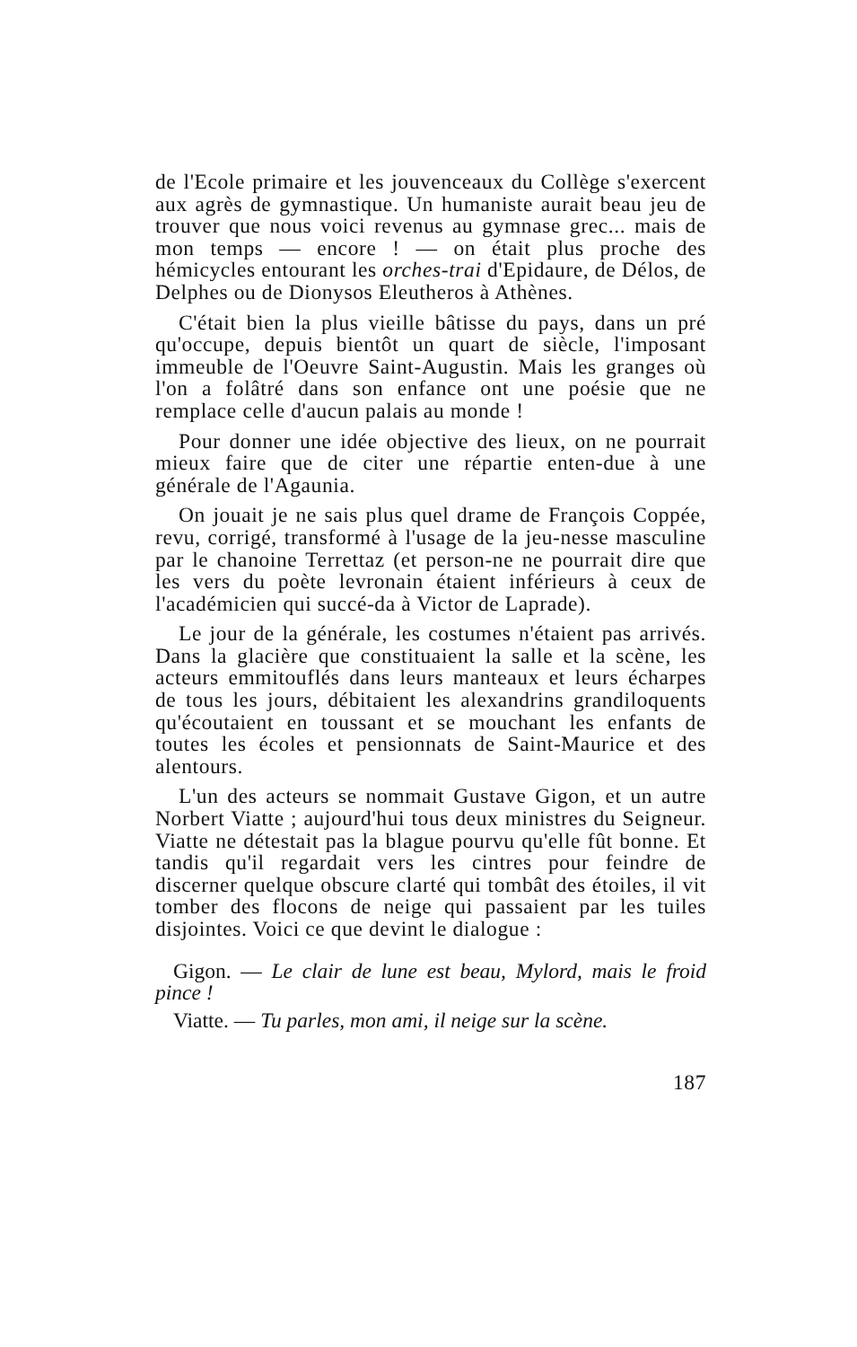de l'Ecole primaire et les jouvenceaux du Collège s'exercent aux agrès de gymnastique. Un humaniste aurait beau jeu de trouver que nous voici revenus au gymnase grec... mais de mon temps — encore ! — on était plus proche des hémicycles entourant les orches-trai d'Epidaure, de Délos, de Delphes ou de Dionysos Eleutheros à Athènes.
C'était bien la plus vieille bâtisse du pays, dans un pré qu'occupe, depuis bientôt un quart de siècle, l'imposant immeuble de l'Oeuvre Saint-Augustin. Mais les granges où l'on a folâtré dans son enfance ont une poésie que ne remplace celle d'aucun palais au monde !
Pour donner une idée objective des lieux, on ne pourrait mieux faire que de citer une répartie enten-due à une générale de l'Agaunia.
On jouait je ne sais plus quel drame de François Coppée, revu, corrigé, transformé à l'usage de la jeu-nesse masculine par le chanoine Terrettaz (et person-ne ne pourrait dire que les vers du poète levronain étaient inférieurs à ceux de l'académicien qui succé-da à Victor de Laprade).
Le jour de la générale, les costumes n'étaient pas arrivés. Dans la glacière que constituaient la salle et la scène, les acteurs emmitouflés dans leurs manteaux et leurs écharpes de tous les jours, débitaient les alexandrins grandiloquents qu'écoutaient en toussant et se mouchant les enfants de toutes les écoles et pensionnats de Saint-Maurice et des alentours.
L'un des acteurs se nommait Gustave Gigon, et un autre Norbert Viatte ; aujourd'hui tous deux ministres du Seigneur. Viatte ne détestait pas la blague pourvu qu'elle fût bonne. Et tandis qu'il regardait vers les cintres pour feindre de discerner quelque obscure clarté qui tombât des étoiles, il vit tomber des flocons de neige qui passaient par les tuiles disjointes. Voici ce que devint le dialogue :
Gigon. — Le clair de lune est beau, Mylord, mais le froid pince !
Viatte. — Tu parles, mon ami, il neige sur la scène.
187